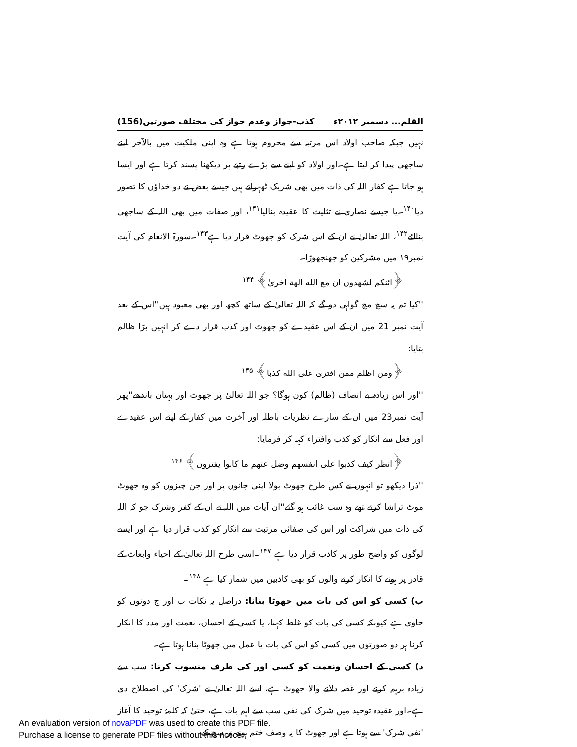القلم... دسمبر ۲۰۱۲ء کذب-جواز وعدم جواز کی مختلف صورتیں(156)
نہیں جبکہ صاحب اولاد اس مرتبہ سے محروم ہوتا ہے وہ اپنی ملکیت میں بالآخر اپنے ساجھی پیدا کر لیتا ہے۔اور اولاد کو اپنے سے بڑے رتبے پر دیکھنا پسند کرتا ہے اور ایسا ہو جاتا ہے کفار اللہ کی ذات میں بھی شریک ٹھہراتے ہیں جیسے بعض نے دو خداؤں کا تصور دیا<sup>۱۴۰</sup>۔یا جیسے نصاریٰ نے تثلیث کا عقیدہ بنالیا<sup>۱۴۱</sup>، اور صفات میں بھی اللہ کے ساجھی بنالئے<sup>۱۴۲</sup>، اللہ تعالیٰ نے ان کے اس شرک کو جھوٹ قرار دیا ہے<sup>۱۴۳</sup>۔سورۃ الانعام کی آیت نمبر۱۹ میں مشرکین کو جھنجھوڑا۔
﴿ائنکم لشهدون ان مع الله الهة اخریٰ﴾ <sup>۱۴۴</sup>
''کیا تم یہ سچ مچ گواہی دو گے کہ اللہ تعالیٰ کے ساتھ کچھ اور بھی معبود ہیں''اس کے بعد آیت نمبر 21 میں ان کے اس عقیدے کو جھوٹ اور کذب قرار دے کر انہیں بڑا ظالم بتایا:
﴿ومن اظلم ممن افتری علی الله کذبا﴾ <sup>۱۴۵</sup>
''اور اس زیادہ بے انصاف (ظالم) کون ہوگا؟ جو اللہ تعالیٰ پر جھوٹ اور بہتان باندھے''پھر آیت نمبر23 میں ان کے سارے نظریات باطلہ اور آخرت میں کفار کے اپنے اس عقیدے اور فعل سے انکار کو کذب وافتراء کہہ کر فرمایا:
﴿انظر کیف کذبوا علی انفسهم وضل عنهم ما کانوا یفترون﴾ <sup>۱۴۶</sup>
''ذرا دیکھو تو انہوں نے کس طرح جھوٹ بولا اپنی جانوں پر اور جن چیزوں کو وہ جھوٹ موٹ تراشا کرتے تھے وہ سب غائب ہو گئے''ان آیات میں اللہ نے ان کے کفر وشرک جو کہ اللہ کی ذات میں شراکت اور اس کی صفائی مرتبت سے انکار کو کذب قرار دیا ہے اور ایسے لوگوں کو واضح طور پر کاذب قرار دیا ہے <sup>۱۴۷</sup>۔اسی طرح اللہ تعالیٰ کے احیاء وابعاث کے قادر پر ہونے کا انکار کرنے والوں کو بھی کاذبین میں شمار کیا ہے <sup>۱۴۸</sup>۔
ب) کسی کو اس کی بات میں جھوٹا بنانا: دراصل یہ نکات ب اور ج دونوں کو حاوی ہے کیونکہ کسی کی بات کو غلط کہنا، یا کسی کے احسان، نعمت اور مدد کا انکار کرنا ہر دو صورتوں میں کسی کو اس کی بات یا عمل میں جھوٹا بنانا ہوتا ہے۔
د) کسی کے احسان ونعمت کو کسی اور کی طرف منسوب کرنا: سب سے زیادہ برہم کرنے اور غصہ دلانے والا جھوٹ ہے، اسے اللہ تعالیٰ نے 'شرک' کی اصطلاح دی ہے۔اور عقیدہ توحید میں شرک کی نفی سب سے اہم بات ہے، حتیٰ کہ کلمۂ توحید کا آغاز 'نفی شرک' سے ہوتا ہے اور جھوٹ کا یہ وصف ختم ہونے پر سچ کے
An evaluation version of novaPDF was used to create this PDF file.
Purchase a license to generate PDF files without this notice.